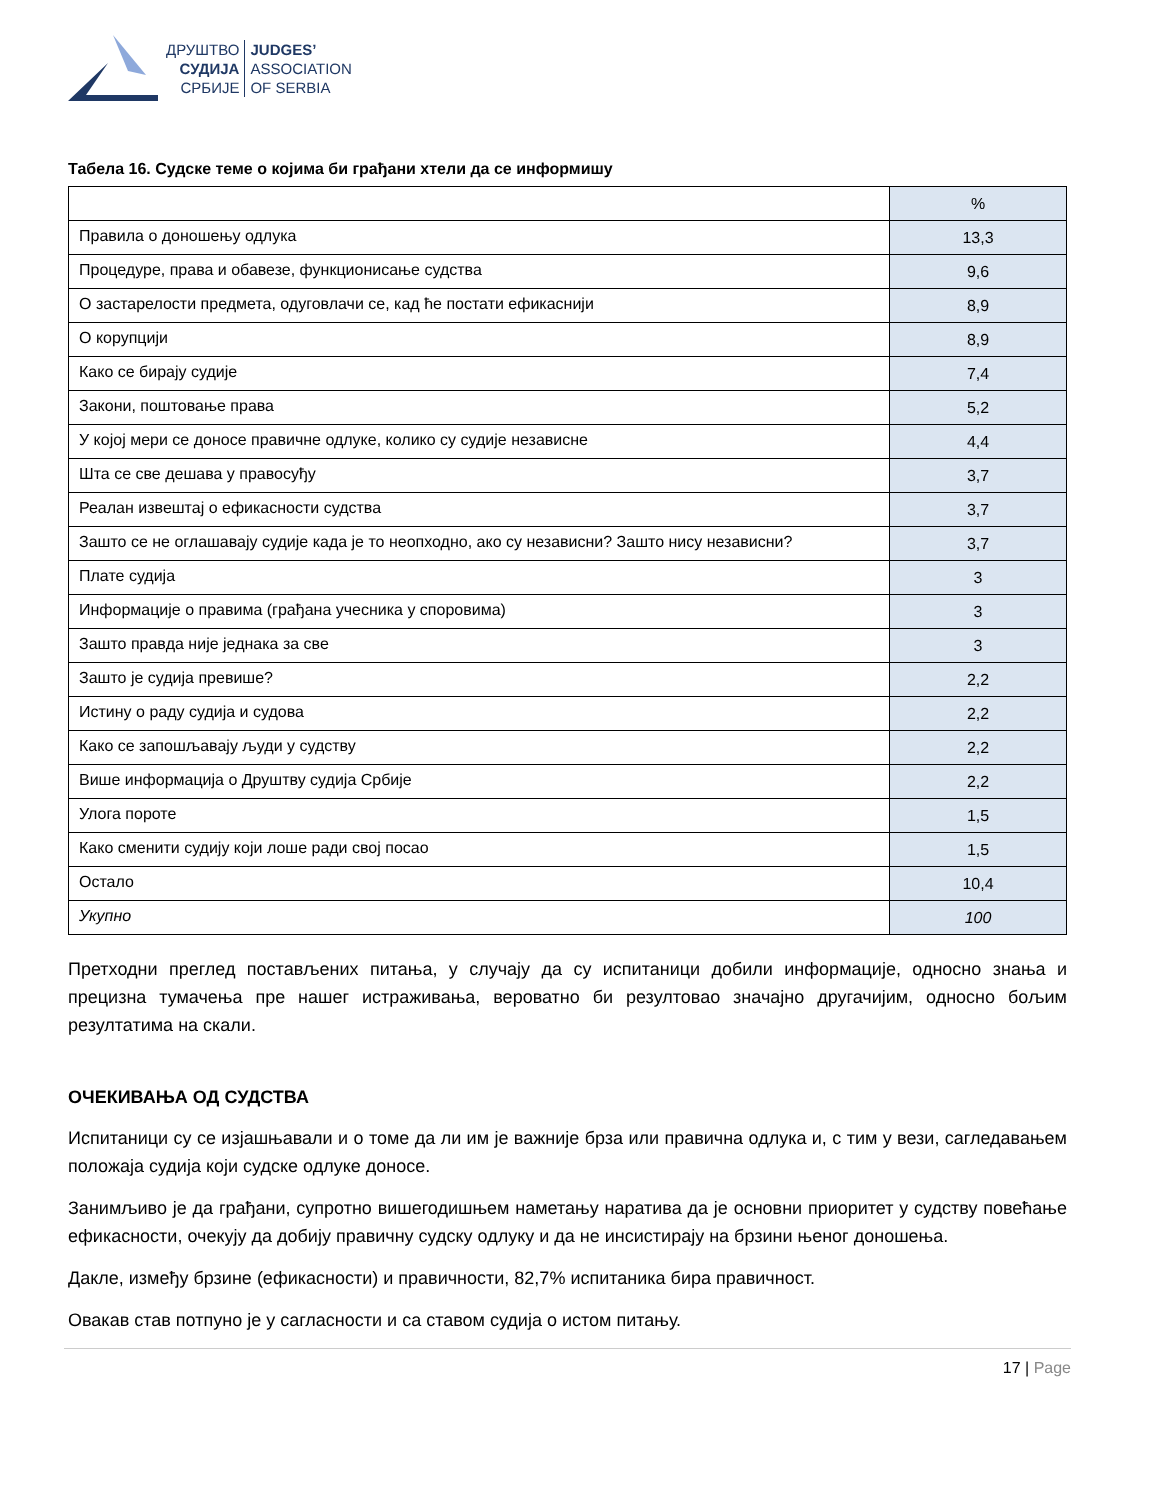ДРУШТВО
СУДИЈА
СРБИЈЕ
JUDGES’
ASSOCIATION
OF SERBIA
Табела 16. Судске теме о којима би грађани хтели да се информишу
| | % |
| --- | --- |
| Правила о доношењу одлука | 13,3 |
| Процедуре, права и обавезе, функционисање судства | 9,6 |
| О застарелости предмета, одуговлачи се, кад ће постати ефикаснији | 8,9 |
| О корупцији | 8,9 |
| Како се бирају судије | 7,4 |
| Закони, поштовање права | 5,2 |
| У којој мери се доносе правичне одлуке, колико су судије независне | 4,4 |
| Шта се све дешава у правосуђу | 3,7 |
| Реалан извештај о ефикасности судства | 3,7 |
| Зашто се не оглашавају судије када је то неопходно, ако су независни? Зашто нису независни? | 3,7 |
| Плате судија | 3 |
| Информације о правима (грађана учесника у споровима) | 3 |
| Зашто правда није једнака за све | 3 |
| Зашто је судија превише? | 2,2 |
| Истину о раду судија и судова | 2,2 |
| Како се запошљавају људи у судству | 2,2 |
| Више информација о Друштву судија Србије | 2,2 |
| Улога пороте | 1,5 |
| Како сменити судију који лоше ради свој посао | 1,5 |
| Остало | 10,4 |
| Укупно | 100 |
Претходни преглед постављених питања, у случају да су испитаници добили информације, односно знања и прецизна тумачења пре нашег истраживања, вероватно би резултовао значајно другачијим, односно бољим резултатима на скали.
ОЧЕКИВАЊА ОД СУДСТВА
Испитаници су се изјашњавали и о томе да ли им је важније брза или правична одлука и, с тим у вези, сагледавањем положаја судија који судске одлуке доносе.
Занимљиво је да грађани, супротно вишегодишњем наметању наратива да је основни приоритет у судству повећање ефикасности, очекују да добију правичну судску одлуку и да не инсистирају на брзини њеног доношења.
Дакле, између брзине (ефикасности) и правичности, 82,7% испитаника бира правичност.
Овакав став потпуно је у сагласности и са ставом судија о истом питању.
17 | Page